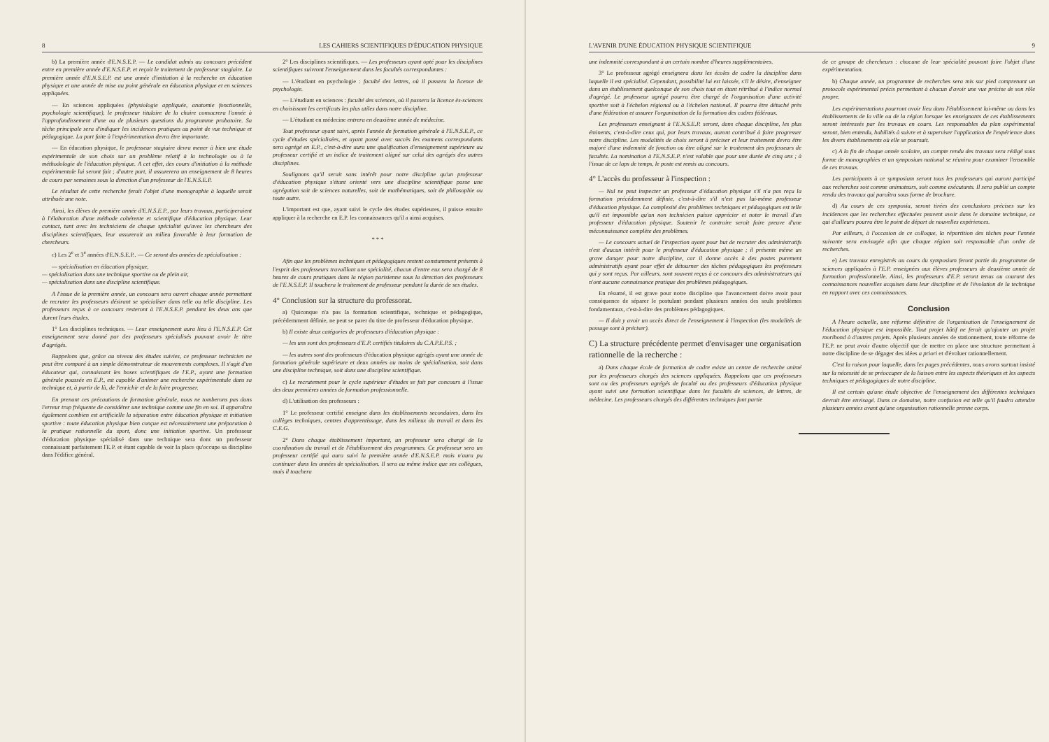8 LES CAHIERS SCIENTIFIQUES D'ÉDUCATION PHYSIQUE
b) La première année d'E.N.S.E.P. — Le candidat admis au concours précédent entre en première année d'E.N.S.E.P. et reçoit le traitement de professeur stagiaire. La première année d'E.N.S.E.P. est une année d'initiation à la recherche en éducation physique et une année de mise au point générale en éducation physique et en sciences appliquées.
— En sciences appliquées (physiologie appliquée, anatomie fonctionnelle, psychologie scientifique), le professeur titulaire de la chaire consacrera l'année à l'approfondissement d'une ou de plusieurs questions du programme probatoire. Sa tâche principale sera d'indiquer les incidences pratiques au point de vue technique et pédagogique. La part faite à l'expérimentation devra être importante.
— En éducation physique, le professeur stagiaire devra mener à bien une étude expérimentale de son choix sur un problème relatif à la technologie ou à la méthodologie de l'éducation physique. A cet effet, des cours d'initiation à la méthode expérimentale lui seront fait ; d'autre part, il assurerera un enseignement de 8 heures de cours par semaines sous la direction d'un professeur de l'E.N.S.E.P.
Le résultat de cette recherche ferait l'objet d'une monographie à laquelle serait attribuée une note.
Ainsi, les élèves de première année d'E.N.S.E.P., par leurs travaux, participeraient à l'élaboration d'une méthode cohérente et scientifique d'éducation physique. Leur contact, tant avec les techniciens de chaque spécialité qu'avec les chercheurs des disciplines scientifiques, leur assurerait un milieu favorable à leur formation de chercheurs.
c) Les 2<sup>e</sup> et 3<sup>e</sup> années d'E.N.S.E.P.. — Ce seront des années de spécialisation :
— spécialisation en éducation physique,
— spécialisation dans une technique sportive ou de plein air,
— spécialisation dans une discipline scientifique.
A l'issue de la première année, un concours sera ouvert chaque année permettant de recruter les professeurs désirant se spécialiser dans telle ou telle discipline. Les professeurs reçus à ce concours resteront à l'E.N.S.E.P. pendant les deux ans que durent leurs études.
1° Les disciplines techniques. — Leur enseignement aura lieu à l'E.N.S.E.P. Cet enseignement sera donné par des professeurs spécialisés pouvant avoir le titre d'agrégés.
Rappelons que, grâce au niveau des études suivies, ce professeur technicien ne peut être comparé à un simple démonstrateur de mouvements complexes. Il s'agit d'un éducateur qui, connaissant les bases scientifiques de l'E.P., ayant une formation générale poussée en E.P., est capable d'animer une recherche expérimentale dans sa technique et, à partir de là, de l'enrichir et de la faire progresser.
En prenant ces précautions de formation générale, nous ne tomberons pas dans l'erreur trop fréquente de considérer une technique comme une fin en soi. Il apparaîtra également combien est artificielle la séparation entre éducation physique et initiation sportive : toute éducation physique bien conçue est nécessairement une préparation à la pratique rationnelle du sport, donc une initiation sportive. Un professeur d'éducation physique spécialisé dans une technique sera donc un professeur connaissant parfaitement l'E.P. et étant capable de voir la place qu'occupe sa discipline dans l'édifice général.
2° Les disciplines scientifiques. — Les professeurs ayant opté pour les disciplines scientifiques suivront l'enseignement dans les facultés correspondantes :
— L'étudiant en psychologie : faculté des lettres, où il passera la licence de psychologie.
— L'étudiant en sciences : faculté des sciences, où il passera la licence ès-sciences en choisissant les certificats les plus utiles dans notre discipline.
— L'étudiant en médecine entrera en deuxième année de médecine.
Tout professeur ayant suivi, après l'année de formation générale à l'E.N.S.E.P., ce cycle d'études spécialisées, et ayant passé avec succès les examens correspondants sera agrégé en E.P., c'est-à-dire aura une qualification d'enseignement supérieure au professeur certifié et un indice de traitement aligné sur celui des agrégés des autres disciplines.
Soulignons qu'il serait sans intérêt pour notre discipline qu'un professeur d'éducation physique s'étant orienté vers une discipline scientifique passe une agrégation soit de sciences naturelles, soit de mathématiques, soit de philosophie ou toute autre.
L'important est que, ayant suivi le cycle des études supérieures, il puisse ensuite appliquer à la recherche en E.P. les connaissances qu'il a ainsi acquises.
* * *
Afin que les problèmes techniques et pédagogiques restent constamment présents à l'esprit des professeurs travaillant une spécialité, chacun d'entre eux sera chargé de 8 heures de cours pratiques dans la région parisienne sous la direction des professeurs de l'E.N.S.E.P. Il touchera le traitement de professeur pendant la durée de ses études.
4° Conclusion sur la structure du professorat.
a) Quiconque n'a pas la formation scientifique, technique et pédagogique, précédemment définie, ne peut se parer du titre de professeur d'éducation physique.
b) Il existe deux catégories de professeurs d'éducation physique :
— les uns sont des professeurs d'E.P. certifiés titulaires du C.A.P.E.P.S. ;
— les autres sont des professeurs d'éducation physique agrégés ayant une année de formation générale supérieure et deux années au moins de spécialisation, soit dans une discipline technique, soit dans une discipline scientifique.
c) Le recrutement pour le cycle supérieur d'études se fait par concours à l'issue des deux premières années de formation professionnelle.
d) L'utilisation des professeurs :
1° Le professeur certifié enseigne dans les établissements secondaires, dans les collèges techniques, centres d'apprentissage, dans les milieux du travail et dans les C.E.G.
2° Dans chaque établissement important, un professeur sera chargé de la coordination du travail et de l'établissement des programmes. Ce professeur sera un professeur certifié qui aura suivi la première année d'E.N.S.E.P. mais n'aura pu continuer dans les années de spécialisation. Il sera au même indice que ses collègues, mais il touchera
L'AVENIR D'UNE ÉDUCATION PHYSIQUE SCIENTIFIQUE 9
une indemnité correspondant à un certain nombre d'heures supplémentaires.
3° Le professeur agrégé enseignera dans les écoles de cadre la discipline dans laquelle il est spécialisé. Cependant, possibilité lui est laissée, s'il le désire, d'enseigner dans un établissement quelconque de son choix tout en étant rétribué à l'indice normal d'agrégé. Le professeur agrégé pourra être chargé de l'organisation d'une activité sportive soit à l'échelon régional ou à l'échelon national. Il pourra être détaché près d'une fédération et assurer l'organisation de la formation des cadres fédéraux.
Les professeurs enseignant à l'E.N.S.E.P. seront, dans chaque discipline, les plus éminents, c'est-à-dire ceux qui, par leurs travaux, auront contribué à faire progresser notre discipline. Les modalités de choix seront à préciser et leur traitement devra être majoré d'une indemnité de fonction ou être aligné sur le traitement des professeurs de facultés. La nomination à l'E.N.S.E.P. n'est valable que pour une durée de cinq ans ; à l'issue de ce laps de temps, le poste est remis au concours.
4° L'accès du professeur à l'inspection :
— Nul ne peut inspecter un professeur d'éducation physique s'il n'a pas reçu la formation précédemment définie, c'est-à-dire s'il n'est pas lui-même professeur d'éducation physique. La complexité des problèmes techniques et pédagogiques est telle qu'il est impossible qu'un non technicien puisse apprécier et noter le travail d'un professeur d'éducation physique. Soutenir le contraire serait faire preuve d'une méconnaissance complète des problèmes.
— Le concours actuel de l'inspection ayant pour but de recruter des administratifs n'est d'aucun intérêt pour le professeur d'éducation physique ; il présente même un grave danger pour notre discipline, car il donne accès à des postes purement administratifs ayant pour effet de détourner des tâches pédagogiques les professeurs qui y sont reçus. Par ailleurs, sont souvent reçus à ce concours des administrateurs qui n'ont aucune connaissance pratique des problèmes pédagogiques.
En résumé, il est grave pour notre discipline que l'avancement doive avoir pour conséquence de séparer le postulant pendant plusieurs années des seuls problèmes fondamentaux, c'est-à-dire des problèmes pédagogiques.
— Il doit y avoir un accès direct de l'enseignement à l'inspection (les modalités de passage sont à préciser).
C) La structure précédente permet d'envisager une organisation rationnelle de la recherche :
a) Dans chaque école de formation de cadre existe un centre de recherche animé par les professeurs chargés des sciences appliquées. Rappelons que ces professeurs sont ou des professeurs agrégés de faculté ou des professeurs d'éducation physique ayant suivi une formation scientifique dans les facultés de sciences, de lettres, de médecine. Les professeurs chargés des différentes techniques font partie
de ce groupe de chercheurs : chacune de leur spécialité pouvant faire l'objet d'une expérimentation.
b) Chaque année, un programme de recherches sera mis sur pied comprenant un protocole expérimental précis permettant à chacun d'avoir une vue précise de son rôle propre.
Les expérimentations pourront avoir lieu dans l'établissement lui-même ou dans les établissements de la ville ou de la région lorsque les enseignants de ces établissements seront intéressés par les travaux en cours. Les responsables du plan expérimental seront, bien entendu, habilités à suivre et à superviser l'application de l'expérience dans les divers établissements où elle se poursuit.
c) A la fin de chaque année scolaire, un compte rendu des travaux sera rédigé sous forme de monographies et un symposium national se réunira pour examiner l'ensemble de ces travaux.
Les participants à ce symposium seront tous les professeurs qui auront participé aux recherches soit comme animateurs, soit comme exécutants. Il sera publié un compte rendu des travaux qui paraîtra sous forme de brochure.
d) Au cours de ces symposia, seront tirées des conclusions précises sur les incidences que les recherches effectuées peuvent avoir dans le domaine technique, ce qui d'ailleurs pourra être le point de départ de nouvelles expériences.
Par ailleurs, à l'occasion de ce colloque, la répartition des tâches pour l'année suivante sera envisagée afin que chaque région soit responsable d'un ordre de recherches.
e) Les travaux enregistrés au cours du symposium feront partie du programme de sciences appliquées à l'E.P. enseignées aux élèves professeurs de deuxième année de formation professionnelle. Ainsi, les professeurs d'E.P. seront tenus au courant des connaissances nouvelles acquises dans leur discipline et de l'évolution de la technique en rapport avec ces connaissances.
Conclusion
A l'heure actuelle, une réforme définitive de l'organisation de l'enseignement de l'éducation physique est impossible. Tout projet hâtif ne ferait qu'ajouter un projet moribond à d'autres projets. Après plusieurs années de stationnement, toute réforme de l'E.P. ne peut avoir d'autre objectif que de mettre en place une structure permettant à notre discipline de se dégager des idées a priori et d'évoluer rationnellement.
C'est la raison pour laquelle, dans les pages précédentes, nous avons surtout insisté sur la nécessité de se préoccuper de la liaison entre les aspects théoriques et les aspects techniques et pédagogiques de notre discipline.
Il est certain qu'une étude objective de l'enseignement des différentes techniques devrait être envisagé. Dans ce domaine, notre confusion est telle qu'il faudra attendre plusieurs années avant qu'une organisation rationnelle prenne corps.